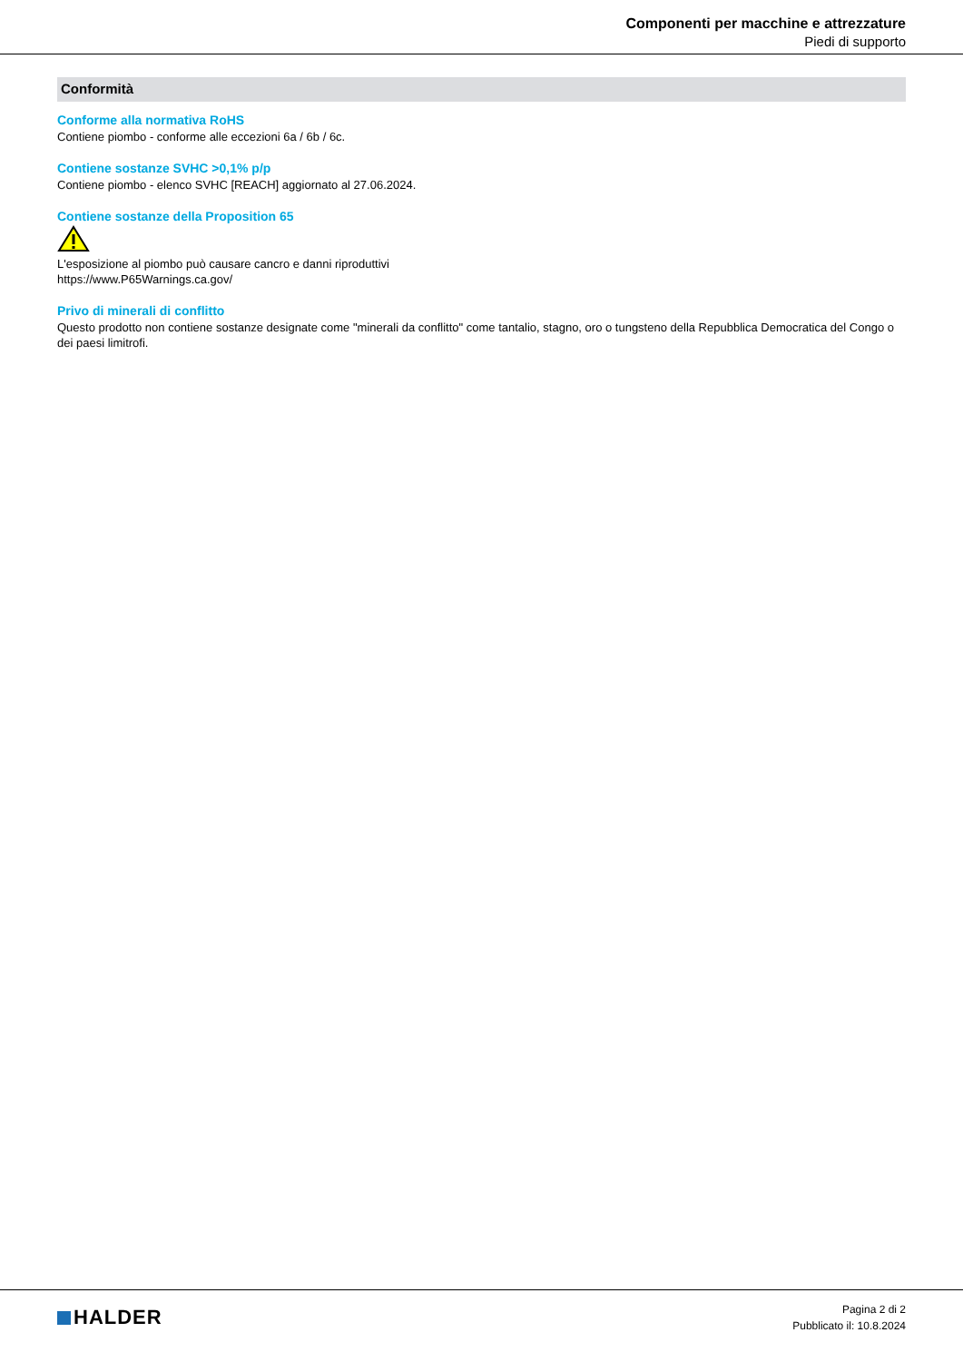Componenti per macchine e attrezzature
Piedi di supporto
Conformità
Conforme alla normativa RoHS
Contiene piombo - conforme alle eccezioni 6a / 6b / 6c.
Contiene sostanze SVHC >0,1% p/p
Contiene piombo - elenco SVHC [REACH] aggiornato al 27.06.2024.
Contiene sostanze della Proposition 65
L'esposizione al piombo può causare cancro e danni riproduttivi
https://www.P65Warnings.ca.gov/
Privo di minerali di conflitto
Questo prodotto non contiene sostanze designate come "minerali da conflitto" come tantalio, stagno, oro o tungsteno della Repubblica Democratica del Congo o dei paesi limitrofi.
HALDER
Pagina 2 di 2
Pubblicato il: 10.8.2024